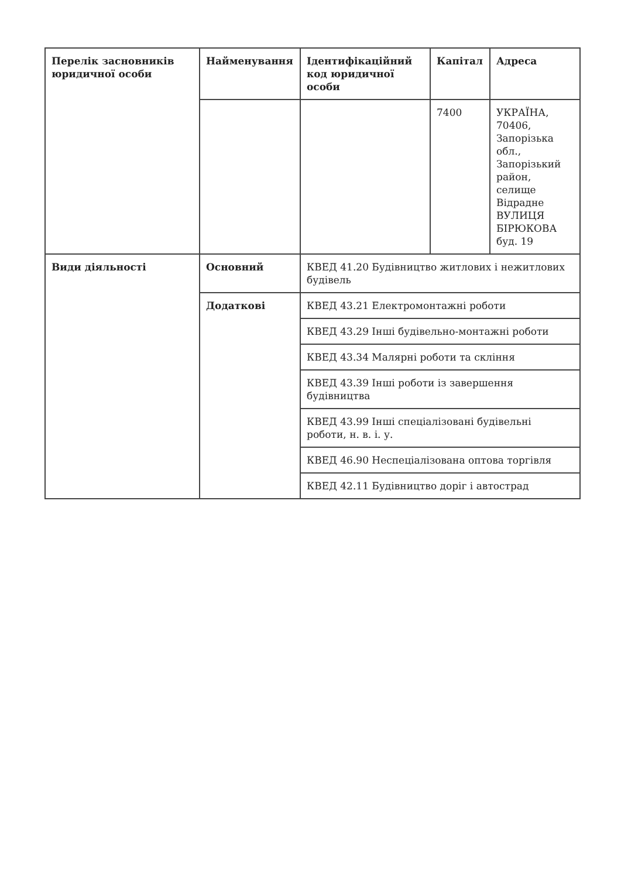| Перелік засновників юридичної особи | Найменування | Ідентифікаційний код юридичної особи | Капітал | Адреса |
| --- | --- | --- | --- | --- |
| | | | 7400 | УКРАЇНА, 70406, Запорізька обл., Запорізький район, селище Відрадне ВУЛИЦЯ БІРЮКОВА буд. 19 |
| Види діяльності | Основний | КВЕД 41.20 Будівництво житлових і нежитлових будівель | | |
| | Додаткові | КВЕД 43.21 Електромонтажні роботи | | |
| | | КВЕД 43.29 Інші будівельно-монтажні роботи | | |
| | | КВЕД 43.34 Малярні роботи та скління | | |
| | | КВЕД 43.39 Інші роботи із завершення будівництва | | |
| | | КВЕД 43.99 Інші спеціалізовані будівельні роботи, н. в. і. у. | | |
| | | КВЕД 46.90 Неспеціалізована оптова торгівля | | |
| | | КВЕД 42.11 Будівництво доріг і автострад | | |